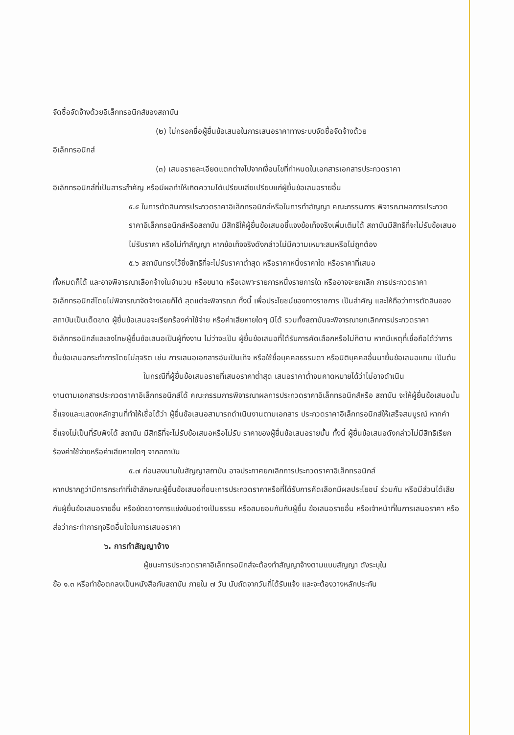จัดซื้อจัดจ้างด้วยอิเล็กทรอนิกส์ของสถาบัน
(๒) ไม่กรอกชื่อผู้ยื่นข้อเสนอในการเสนอราคาทางระบบจัดซื้อจัดจ้างด้วย
อิเล็กทรอนิกส์
(๓) เสนอรายละเอียดแตกต่างไปจากเงื่อนไขที่กำหนดในเอกสารเอกสารประกวดราคา
อิเล็กทรอนิกส์ที่เป็นสาระสำคัญ หรือมีผลทำให้เกิดความได้เปรียบเสียเปรียบแก่ผู้ยื่นข้อเสนอรายอื่น
๕.๕ ในการตัดสินการประกวดราคาอิเล็กทรอนิกส์หรือในการทำสัญญา คณะกรรมการ พิจารณาผลการประกวดราคาอิเล็กทรอนิกส์หรือสถาบัน มีสิทธิให้ผู้ยื่นข้อเสนอชี้แจงข้อเท็จจริงเพิ่มเติมได้ สถาบันมีสิทธิที่จะไม่รับข้อเสนอ ไม่รับราคา หรือไม่ทำสัญญา หากข้อเท็จจริงดังกล่าวไม่มีความเหมาะสมหรือไม่ถูกต้อง
๕.๖ สถาบันทรงไว้ซึ่งสิทธิที่จะไม่รับราคาต่ำสุด หรือราคาหนึ่งราคาใด หรือราคาที่เสนอ
ทั้งหมดก็ได้ และอาจพิจารณาเลือกจ้างในจำนวน หรือขนาด หรือเฉพาะรายการหนึ่งรายการใด หรืออาจจะยกเลิก การประกวดราคาอิเล็กทรอนิกส์โดยไม่พิจารณาจัดจ้างเลยก็ได้ สุดแต่จะพิจารณา ทั้งนี้ เพื่อประโยชน์ของทางราชการ เป็นสำคัญ และให้ถือว่าการตัดสินของสถาบันเป็นเด็ดขาด ผู้ยื่นข้อเสนอจะเรียกร้องค่าใช้จ่าย หรือค่าเสียหายใดๆ มิได้ รวมทั้งสถาบันจะพิจารณายกเลิกการประกวดราคาอิเล็กทรอนิกส์และลงโทษผู้ยื่นข้อเสนอเป็นผู้ทิ้งงาน ไม่ว่าจะเป็น ผู้ยื่นข้อเสนอที่ได้รับการคัดเลือกหรือไม่ก็ตาม หากมีเหตุที่เชื่อถือได้ว่าการยื่นข้อเสนอกระทำการโดยไม่สุจริต เช่น การเสนอเอกสารอันเป็นเท็จ หรือใช้ชื่อบุคคลธรรมดา หรือนิติบุคคลอื่นมายื่นข้อเสนอแทน เป็นต้น
ในกรณีที่ผู้ยื่นข้อเสนอรายที่เสนอราคาต่ำสุด เสนอราคาต่ำจนคาดหมายได้ว่าไม่อาจดำเนิน
งานตามเอกสารประกวดราคาอิเล็กทรอนิกส์ได้ คณะกรรมการพิจารณาผลการประกวดราคาอิเล็กทรอนิกส์หรือ สถาบัน จะให้ผู้ยื่นข้อเสนอนั้นชี้แจงและแสดงหลักฐานที่ทำให้เชื่อได้ว่า ผู้ยื่นข้อเสนอสามารถดำเนินงานตามเอกสาร ประกวดราคาอิเล็กทรอนิกส์ให้เสร็จสมบูรณ์ หากคำชี้แจงไม่เป็นที่รับฟังได้ สถาบัน มีสิทธิที่จะไม่รับข้อเสนอหรือไม่รับ ราคาของผู้ยื่นข้อเสนอรายนั้น ทั้งนี้ ผู้ยื่นข้อเสนอดังกล่าวไม่มีสิทธิเรียกร้องค่าใช้จ่ายหรือค่าเสียหายใดๆ จากสถาบัน
๕.๗ ก่อนลงนามในสัญญาสถาบัน อาจประกาศยกเลิกการประกวดราคาอิเล็กทรอนิกส์
หากปรากฏว่ามีการกระทำที่เข้าลักษณะผู้ยื่นข้อเสนอที่ชนะการประกวดราคาหรือที่ได้รับการคัดเลือกมีผลประโยชน์ ร่วมกัน หรือมีส่วนได้เสียกับผู้ยื่นข้อเสนอรายอื่น หรือขัดขวางการแข่งขันอย่างเป็นธรรม หรือสมยอมกันกับผู้ยื่น ข้อเสนอรายอื่น หรือเจ้าหน้าที่ในการเสนอราคา หรือส่อว่ากระทำการทุจริตอื่นใดในการเสนอราคา
๖. การทำสัญญาจ้าง
ผู้ชนะการประกวดราคาอิเล็กทรอนิกส์จะต้องทำสัญญาจ้างตามแบบสัญญา ดังระบุใน
ข้อ ๑.๓ หรือทำข้อตกลงเป็นหนังสือกับสถาบัน ภายใน ๗ วัน นับถัดจากวันที่ได้รับแจ้ง และจะต้องวางหลักประกัน